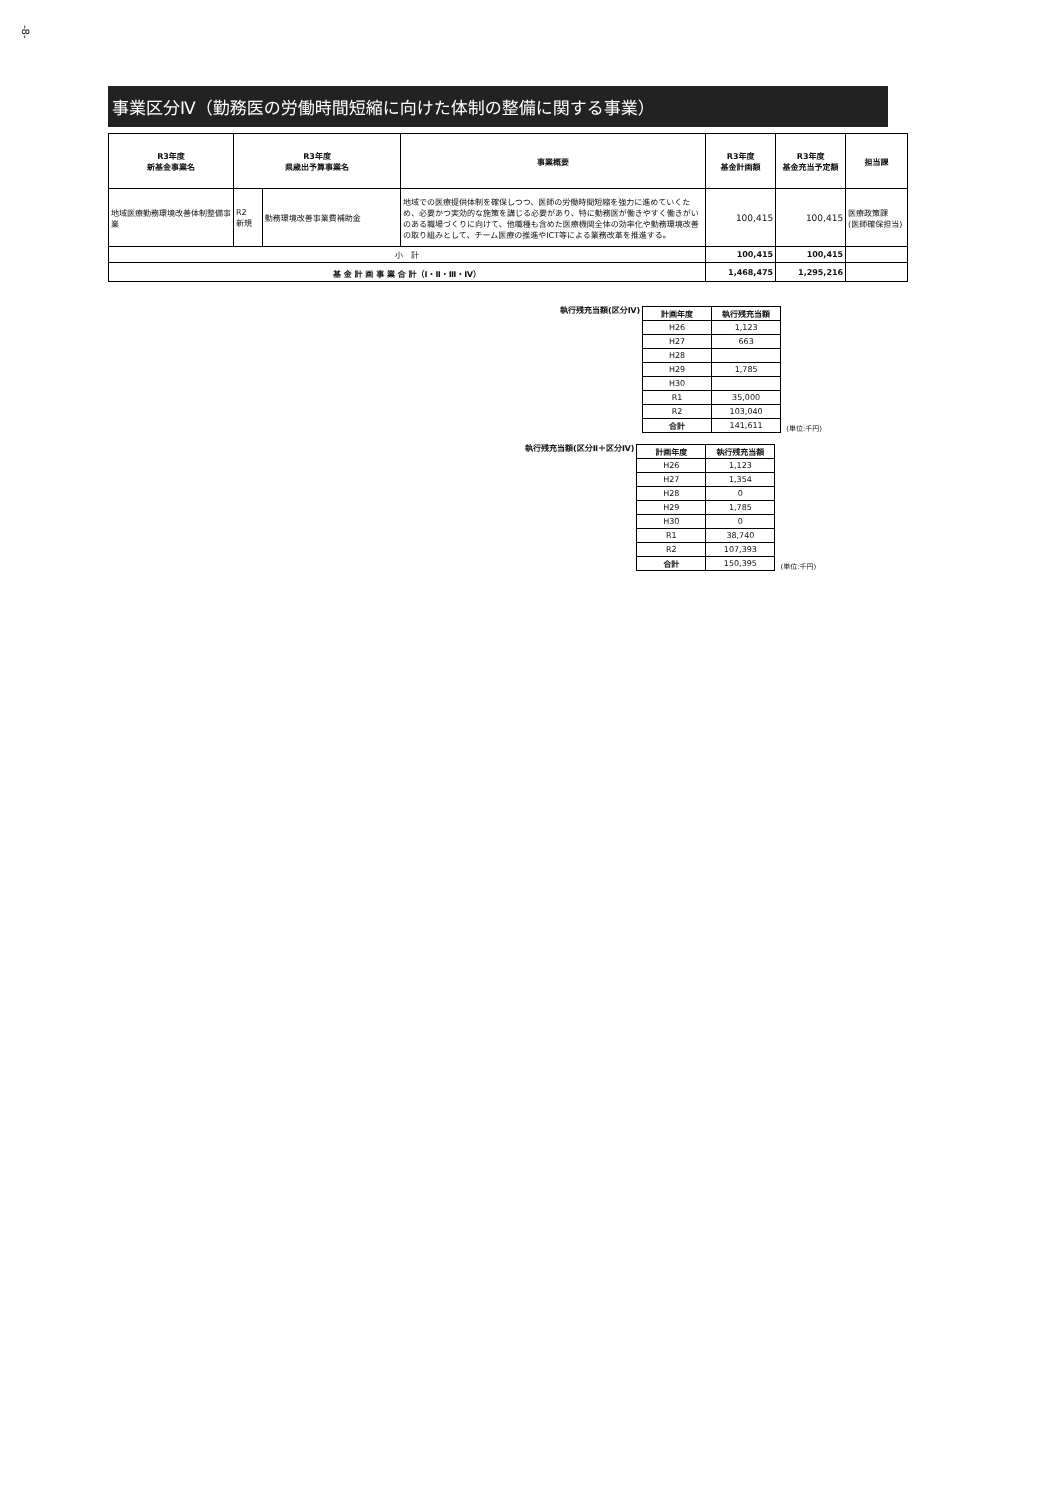-8-
事業区分Ⅳ（勤務医の労働時間短縮に向けた体制の整備に関する事業）
| R3年度 新基金事業名 | R3年度 県歳出予算事業名 | | 事業概要 | R3年度 基金計画額 | R3年度 基金充当予定額 | 担当課 |
| --- | --- | --- | --- | --- | --- | --- |
| 地域医療勤務環境改善体制整備事業 | R2 新規 | 勤務環境改善事業費補助金 | 地域での医療提供体制を確保しつつ、医師の労働時間短縮を強力に進めていくため、必要かつ実効的な施策を講じる必要があり、特に勤務医が働きやすく働きがいのある職場づくりに向けて、他職種も含めた医療機関全体の効率化や勤務環境改善の取り組みとして、チーム医療の推進やICT等による業務改革を推進する。 | 100,415 | 100,415 | 医療政策課 (医師確保担当) |
| 小 計 | | | | 100,415 | 100,415 | |
| 基 金 計 画 事 業 合 計（Ⅰ・Ⅱ・Ⅲ・Ⅳ） | | | | 1,468,475 | 1,295,216 | |
執行残充当額(区分Ⅳ)
| 計画年度 | 執行残充当額 |
| --- | --- |
| H26 | 1,123 |
| H27 | 663 |
| H28 | |
| H29 | 1,785 |
| H30 | |
| R1 | 35,000 |
| R2 | 103,040 |
| 合計 | 141,611 |
(単位:千円)
執行残充当額(区分Ⅱ＋区分Ⅳ)
| 計画年度 | 執行残充当額 |
| --- | --- |
| H26 | 1,123 |
| H27 | 1,354 |
| H28 | 0 |
| H29 | 1,785 |
| H30 | 0 |
| R1 | 38,740 |
| R2 | 107,393 |
| 合計 | 150,395 |
(単位:千円)